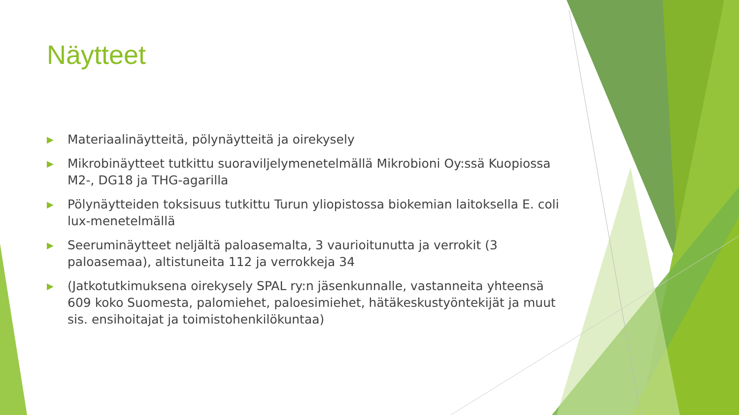Näytteet
▶ Materiaalinäytteitä, pölynäytteitä ja oirekysely
▶ Mikrobinäytteet tutkittu suoraviljelymenetelmällä Mikrobioni Oy:ssä Kuopiossa M2-, DG18 ja THG-agarilla
▶ Pölynäytteiden toksisuus tutkittu Turun yliopistossa biokemian laitoksella E. coli lux-menetelmällä
▶ Seeruminäytteet neljältä paloasemalta, 3 vaurioitunutta ja verrokit (3 paloasemaa), altistuneita 112 ja verrokkeja 34
▶ (Jatkotutkimuksena oirekysely SPAL ry:n jäsenkunnalle, vastanneita yhteensä 609 koko Suomesta, palomiehet, paloesimiehet, hätäkeskustyöntekijät ja muut sis. ensihoitajat ja toimistohenkilökuntaa)